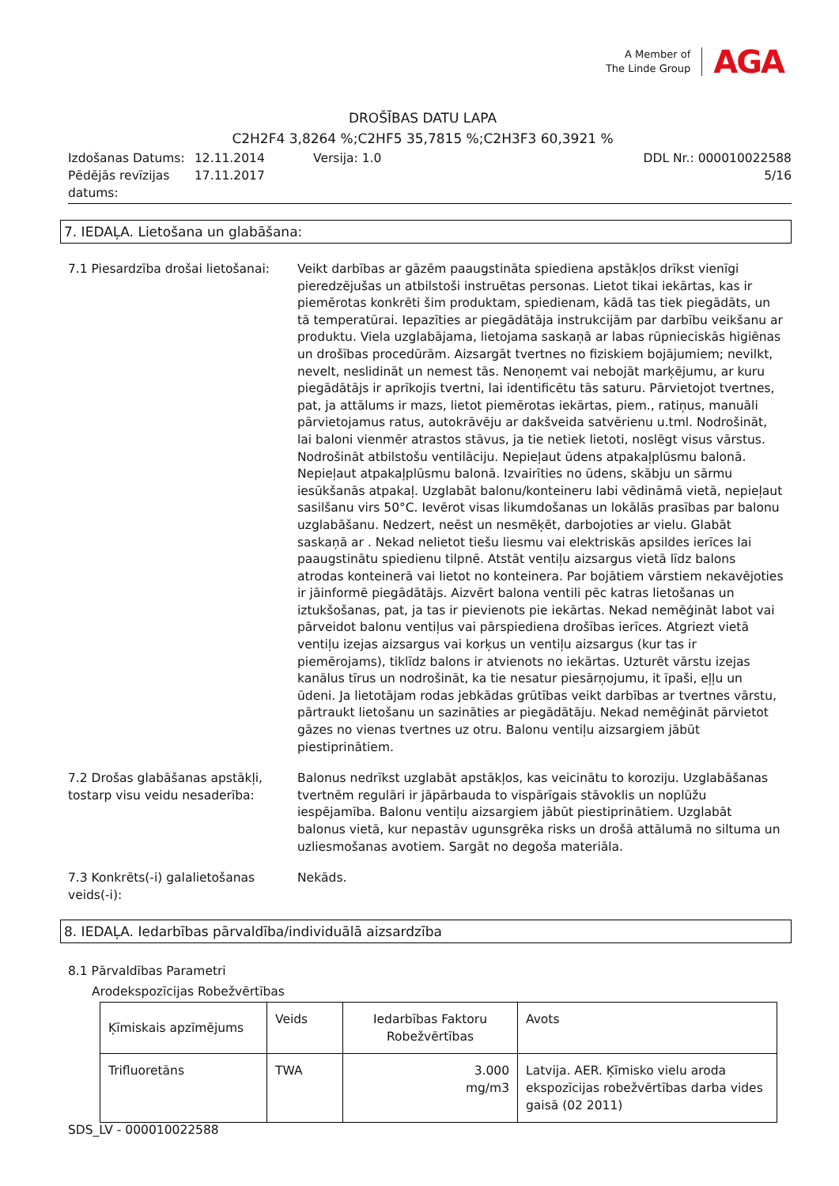A Member of
The Linde Group
AGA
DROŠĪBAS DATU LAPA
C2H2F4 3,8264 %;C2HF5 35,7815 %;C2H3F3 60,3921 %
Izdošanas Datums:
12.11.2014
Versija: 1.0
DDL Nr.: 000010022588
Pēdējās revīzijas datums:
17.11.2017
5/16
7. IEDAĻA. Lietošana un glabāšana:
7.1 Piesardzība drošai lietošanai:
Veikt darbības ar gāzēm paaugstināta spiediena apstākļos drīkst vienīgi pieredzējušas un atbilstoši instruētas personas. Lietot tikai iekārtas, kas ir piemērotas konkrēti šim produktam, spiedienam, kādā tas tiek piegādāts, un tā temperatūrai. Iepazīties ar piegādātāja instrukcijām par darbību veikšanu ar produktu. Viela uzglabājama, lietojama saskaņā ar labas rūpnieciskās higiēnas un drošības procedūrām. Aizsargāt tvertnes no fiziskiem bojājumiem; nevilkt, nevelt, neslidināt un nemest tās. Nenoņemt vai nebojāt marķējumu, ar kuru piegādātājs ir aprīkojis tvertni, lai identificētu tās saturu. Pārvietojot tvertnes, pat, ja attālums ir mazs, lietot piemērotas iekārtas, piem., ratiņus, manuāli pārvietojamus ratus, autokrāvēju ar dakšveida satvērienu u.tml. Nodrošināt, lai baloni vienmēr atrastos stāvus, ja tie netiek lietoti, noslēgt visus vārstus. Nodrošināt atbilstošu ventilāciju. Nepieļaut ūdens atpakaļplūsmu balonā. Nepieļaut atpakaļplūsmu balonā. Izvairīties no ūdens, skābju un sārmu iesūkšanās atpakaļ. Uzglabāt balonu/konteineru labi vēdināmā vietā, nepieļaut sasilšanu virs 50°C. Ievērot visas likumdošanas un lokālās prasības par balonu uzglabāšanu. Nedzert, neēst un nesmēķēt, darbojoties ar vielu. Glabāt saskaņā ar . Nekad nelietot tiešu liesmu vai elektriskās apsildes ierīces lai paaugstinātu spiedienu tilpnē. Atstāt ventiļu aizsargus vietā līdz balons atrodas konteinerā vai lietot no konteinera. Par bojātiem vārstiem nekavējoties ir jāinformē piegādātājs. Aizvērt balona ventili pēc katras lietošanas un iztukšošanas, pat, ja tas ir pievienots pie iekārtas. Nekad nemēģināt labot vai pārveidot balonu ventiļus vai pārspiediena drošības ierīces. Atgriezt vietā ventiļu izejas aizsargus vai korķus un ventiļu aizsargus (kur tas ir piemērojams), tiklīdz balons ir atvienots no iekārtas. Uzturēt vārstu izejas kanālus tīrus un nodrošināt, ka tie nesatur piesārņojumu, it īpaši, eļļu un ūdeni. Ja lietotājam rodas jebkādas grūtības veikt darbības ar tvertnes vārstu, pārtraukt lietošanu un sazināties ar piegādātāju. Nekad nemēģināt pārvietot gāzes no vienas tvertnes uz otru. Balonu ventiļu aizsargiem jābūt piestiprinātiem.
7.2 Drošas glabāšanas apstākļi, tostarp visu veidu nesaderība:
Balonus nedrīkst uzglabāt apstākļos, kas veicinātu to koroziju. Uzglabāšanas tvertnēm regulāri ir jāpārbauda to vispārīgais stāvoklis un noplūžu iespējamība. Balonu ventiļu aizsargiem jābūt piestiprinātiem. Uzglabāt balonus vietā, kur nepastāv ugunsgrēka risks un drošā attālumā no siltuma un uzliesmošanas avotiem. Sargāt no degoša materiāla.
7.3 Konkrēts(-i) galalietošanas veids(-i):
Nekāds.
8. IEDAĻA. Iedarbības pārvaldība/individuālā aizsardzība
8.1 Pārvaldības Parametri
Arodekspozīcijas Robežvērtības
| Ķīmiskais apzīmējums | Veids | Iedarbības Faktoru Robežvērtības | Avots |
| --- | --- | --- | --- |
| Trifluoretāns | TWA | 3.000 mg/m3 | Latvija. AER. Ķīmisko vielu aroda ekspozīcijas robežvērtības darba vides gaisā (02 2011) |
SDS_LV - 000010022588